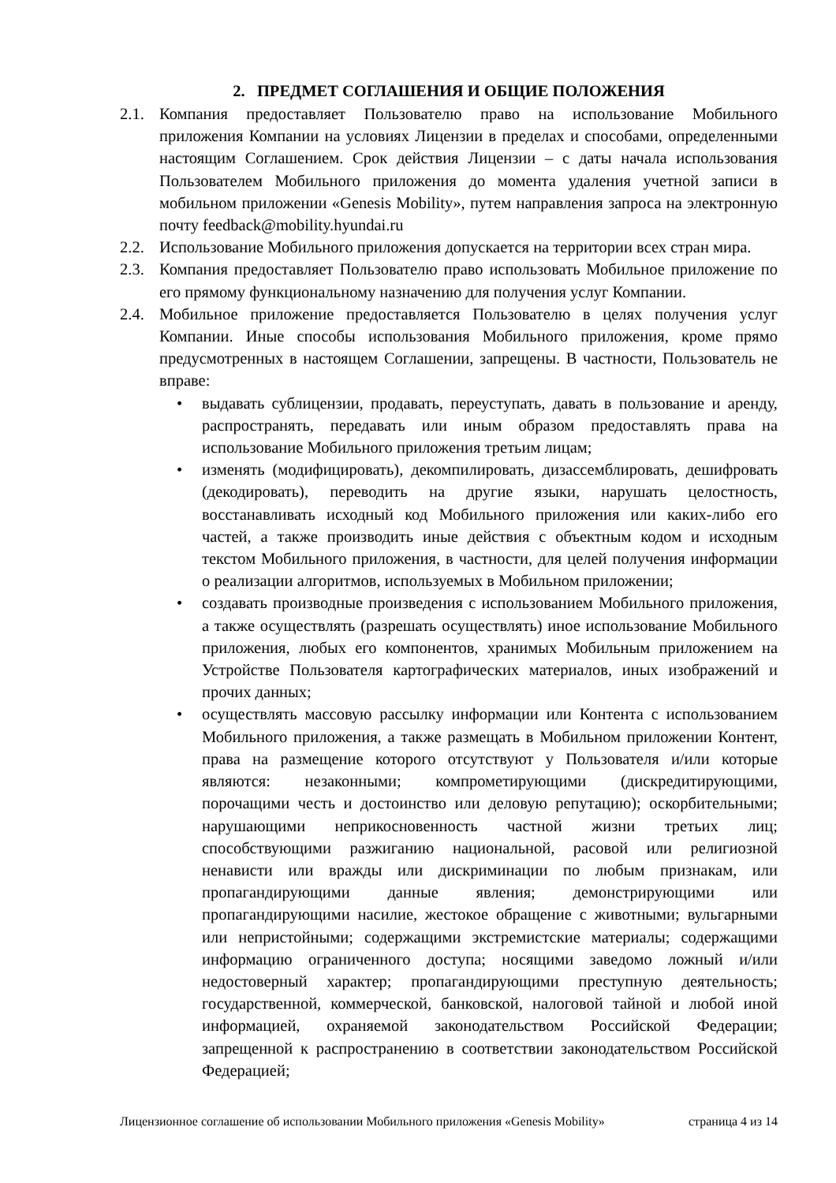2. ПРЕДМЕТ СОГЛАШЕНИЯ И ОБЩИЕ ПОЛОЖЕНИЯ
2.1. Компания предоставляет Пользователю право на использование Мобильного приложения Компании на условиях Лицензии в пределах и способами, определенными настоящим Соглашением. Срок действия Лицензии – с даты начала использования Пользователем Мобильного приложения до момента удаления учетной записи в мобильном приложении «Genesis Mobility», путем направления запроса на электронную почту feedback@mobility.hyundai.ru
2.2. Использование Мобильного приложения допускается на территории всех стран мира.
2.3. Компания предоставляет Пользователю право использовать Мобильное приложение по его прямому функциональному назначению для получения услуг Компании.
2.4. Мобильное приложение предоставляется Пользователю в целях получения услуг Компании. Иные способы использования Мобильного приложения, кроме прямо предусмотренных в настоящем Соглашении, запрещены. В частности, Пользователь не вправе:
• выдавать сублицензии, продавать, переуступать, давать в пользование и аренду, распространять, передавать или иным образом предоставлять права на использование Мобильного приложения третьим лицам;
• изменять (модифицировать), декомпилировать, дизассемблировать, дешифровать (декодировать), переводить на другие языки, нарушать целостность, восстанавливать исходный код Мобильного приложения или каких-либо его частей, а также производить иные действия с объектным кодом и исходным текстом Мобильного приложения, в частности, для целей получения информации о реализации алгоритмов, используемых в Мобильном приложении;
• создавать производные произведения с использованием Мобильного приложения, а также осуществлять (разрешать осуществлять) иное использование Мобильного приложения, любых его компонентов, хранимых Мобильным приложением на Устройстве Пользователя картографических материалов, иных изображений и прочих данных;
• осуществлять массовую рассылку информации или Контента с использованием Мобильного приложения, а также размещать в Мобильном приложении Контент, права на размещение которого отсутствуют у Пользователя и/или которые являются: незаконными; компрометирующими (дискредитирующими, порочащими честь и достоинство или деловую репутацию); оскорбительными; нарушающими неприкосновенность частной жизни третьих лиц; способствующими разжиганию национальной, расовой или религиозной ненависти или вражды или дискриминации по любым признакам, или пропагандирующими данные явления; демонстрирующими или пропагандирующими насилие, жестокое обращение с животными; вульгарными или непристойными; содержащими экстремистские материалы; содержащими информацию ограниченного доступа; носящими заведомо ложный и/или недостоверный характер; пропагандирующими преступную деятельность; государственной, коммерческой, банковской, налоговой тайной и любой иной информацией, охраняемой законодательством Российской Федерации; запрещенной к распространению в соответствии законодательством Российской Федерацией;
Лицензионное соглашение об использовании Мобильного приложения «Genesis Mobility» страница 4 из 14